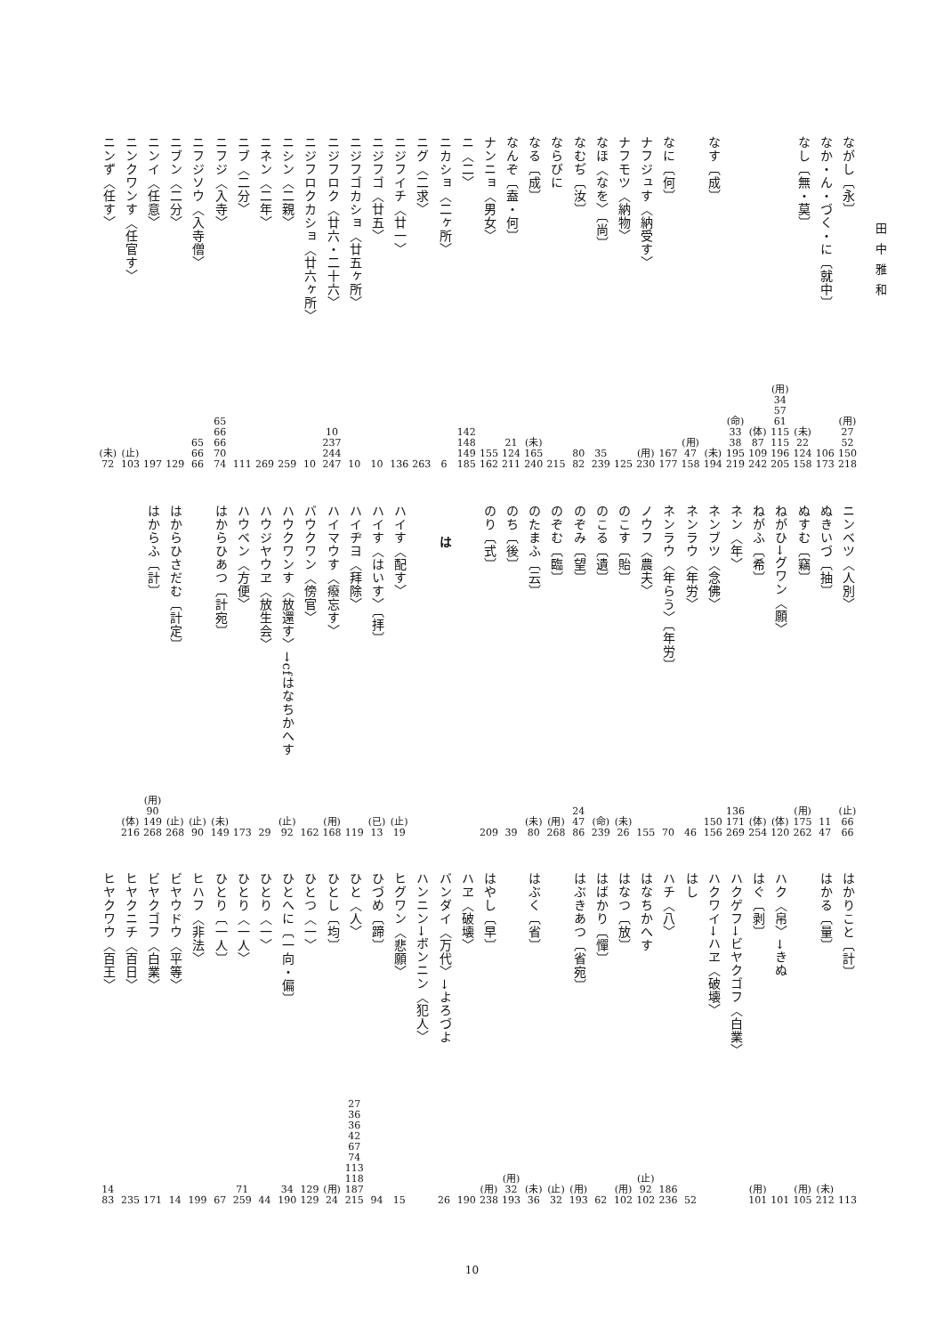田中雅和
ながし〔永〕
(用)
27
52
150
218
なか・ん・づく・に〔就中〕
106
173
なし〔無・莫〕
(未)
22
124
158
(用)
34
57
61
115
115
196
205
(体)
87
109
242
(命)
33
38
195
219
なす〔成〕
(未)
194
(用)
47
158
なに〔何〕
167
177
ナフジュす〈納受す〉
(用)
230
ナフモツ〈納物〉
125
なほ〈なを〉〔尚〕
35
239
なむぢ〔汝〕
80
82
ならびに
215
なる〔成〕
(未)
165
240
なんぞ〔盍・何〕
21
124
211
ナンニョ〈男女〉
155
162
ニ〈二〉
142
148
149
185
ニカショ〈二ヶ所〉
6
ニグ〈二求〉
263
ニジフイチ〈廿一〉
136
ニジフゴ〈廿五〉
10
ニジフゴカショ〈廿五ヶ所〉
10
ニジフロク〈廿六・二十六〉
10
237
244
247
ニジフロクカショ〈廿六ヶ所〉
10
ニシン〈二親〉
259
ニネン〈二年〉
269
ニブ〈二分〉
111
ニフジ〈入寺〉
65
66
66
70
74
ニフジソウ〈入寺僧〉
65
66
66
ニブン〈二分〉
129
ニンイ〈任意〉
197
ニンクワンす〈任官す〉
(止)
103
ニンず〈任す〉
(未)
72
ニンベツ〈人別〉
(止)
66
66
ぬきいづ〔抽〕
11
47
ぬすむ〔竊〕
(用)
175
262
ねがひ→グワン〈願〉
(体)
120
ねがふ〔希〕
(体)
254
ネン〈年〉
136
171
269
ネンブツ〈念佛〉
150
156
ネンラウ〈年労〉
46
ネンラウ〈年らう〉〔年労〕
70
ノウフ〈農夫〉
155
のこす〔貽〕
(未)
26
のこる〔遺〕
(命)
239
のぞみ〔望〕
24
47
86
のぞむ〔臨〕
(用)
268
のたまふ〔云〕
(未)
80
のち〔後〕
39
のり〔式〕
209
は
ハイす〈配す〉
(止)
19
ハイす〈はいす〉〔拝〕
(已)
13
ハイヂヨ〈拜除〉
119
ハイマウす〈癈忘す〉
(用)
168
バウクワン〈傍官〉
162
ハウクワンす〈放還す〉→cfはなちかへす
(止)
92
ハウジヤウヱ〈放生会〉
29
ハウベン〈方便〉
173
はからひあつ〔計宛〕
(未)
149
(止)
90
はからひさだむ〔計定〕
(止)
268
はからふ〔計〕
(用)
90
149
268
(体)
216
はかりこと〔計〕
113
はかる〔量〕
(未)
212
(用)
105
ハク〈帛〉→きぬ
101
はぐ〔剥〕
(用)
101
ハクゲフ→ビヤクゴフ〈白業〉
ハクワイ→ハヱ〈破壊〉
はし
52
ハチ〈八〉
186
236
はなちかへす
(止)
92
102
はなつ〔放〕
(用)
102
はばかり〔憚〕
62
はぶきあつ〔省宛〕
(用)
193
(止)
32
はぶく〔省〕
(未)
36
(用)
32
193
はやし〔早〕
(用)
238
ハヱ〈破壊〉
190
バンダイ〈万代〉→よろづよ
26
ハンニン→ボンニン〈犯人〉
ヒグワン〈悲願〉
15
ひづめ〔蹄〕
94
ひと〈人〉
27
36
36
42
67
74
113
118
187
215
ひとし〔均〕
(用)
24
ひとつ〈一〉
129
129
ひとへに〔一向・偏〕
34
190
ひとり〈一〉
44
ひとり〈一人〉
71
259
ひとり〔一人〕
67
ヒハフ〈非法〉
199
ビヤウドウ〈平等〉
14
ビヤクゴフ〈白業〉
171
ヒヤクニチ〈百日〉
235
ヒヤクワウ〈百王〉
14
83
10